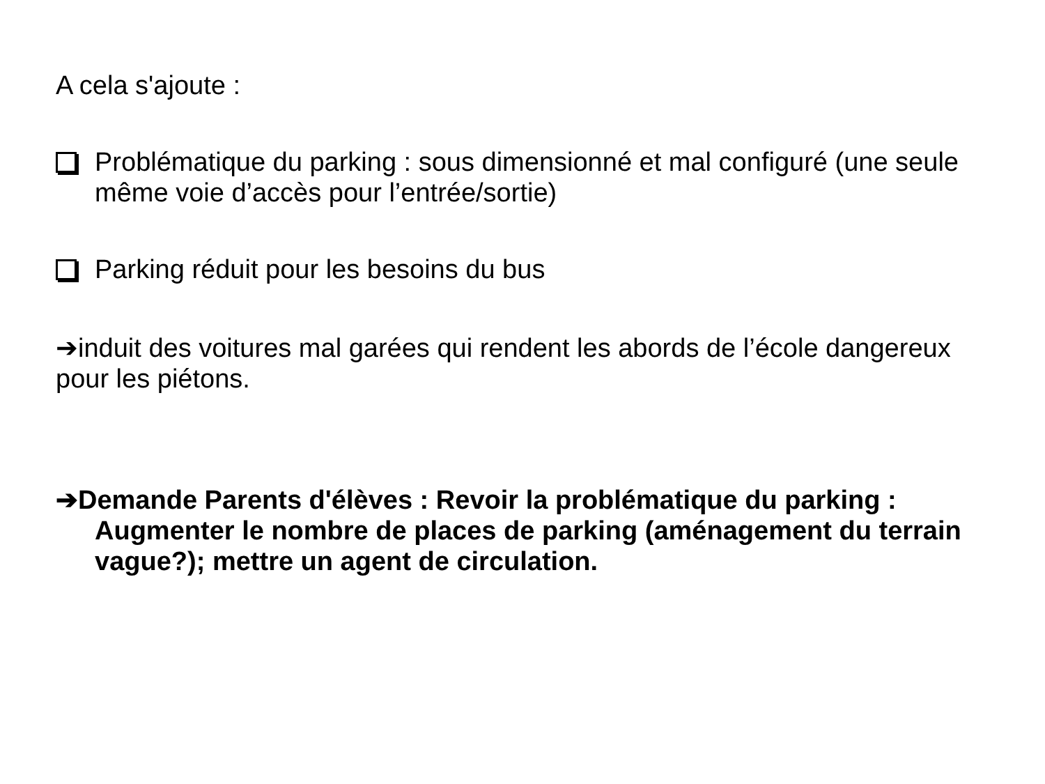A cela s'ajoute :
Problématique du parking : sous dimensionné et mal configuré (une seule même voie d’accès pour l’entrée/sortie)
Parking réduit pour les besoins du bus
➔induit des voitures mal garées qui rendent les abords de l’école dangereux pour les piétons.
➔Demande Parents d'élèves : Revoir la problématique du parking : Augmenter le nombre de places de parking (aménagement du terrain vague?); mettre un agent de circulation.